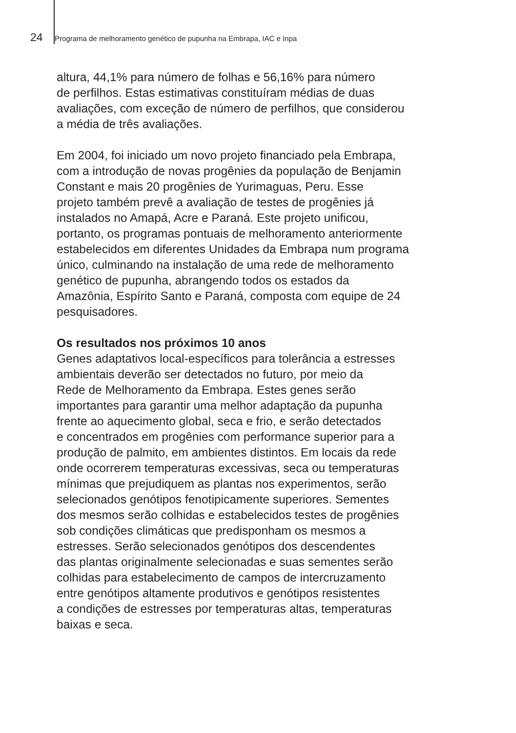24 Programa de melhoramento genético de pupunha na Embrapa, IAC e Inpa
altura, 44,1% para número de folhas e 56,16% para número
de perfilhos. Estas estimativas constituíram médias de duas
avaliações, com exceção de número de perfilhos, que considerou
a média de três avaliações.
Em 2004, foi iniciado um novo projeto financiado pela Embrapa,
com a introdução de novas progênies da população de Benjamin
Constant e mais 20 progênies de Yurimaguas, Peru. Esse
projeto também prevê a avaliação de testes de progênies já
instalados no Amapá, Acre e Paraná. Este projeto unificou,
portanto, os programas pontuais de melhoramento anteriormente
estabelecidos em diferentes Unidades da Embrapa num programa
único, culminando na instalação de uma rede de melhoramento
genético de pupunha, abrangendo todos os estados da
Amazônia, Espírito Santo e Paraná, composta com equipe de 24
pesquisadores.
Os resultados nos próximos 10 anos
Genes adaptativos local-específicos para tolerância a estresses
ambientais deverão ser detectados no futuro, por meio da
Rede de Melhoramento da Embrapa. Estes genes serão
importantes para garantir uma melhor adaptação da pupunha
frente ao aquecimento global, seca e frio, e serão detectados
e concentrados em progênies com performance superior para a
produção de palmito, em ambientes distintos. Em locais da rede
onde ocorrerem temperaturas excessivas, seca ou temperaturas
mínimas que prejudiquem as plantas nos experimentos, serão
selecionados genótipos fenotipicamente superiores. Sementes
dos mesmos serão colhidas e estabelecidos testes de progênies
sob condições climáticas que predisponham os mesmos a
estresses. Serão selecionados genótipos dos descendentes
das plantas originalmente selecionadas e suas sementes serão
colhidas para estabelecimento de campos de intercruzamento
entre genótipos altamente produtivos e genótipos resistentes
a condições de estresses por temperaturas altas, temperaturas
baixas e seca.